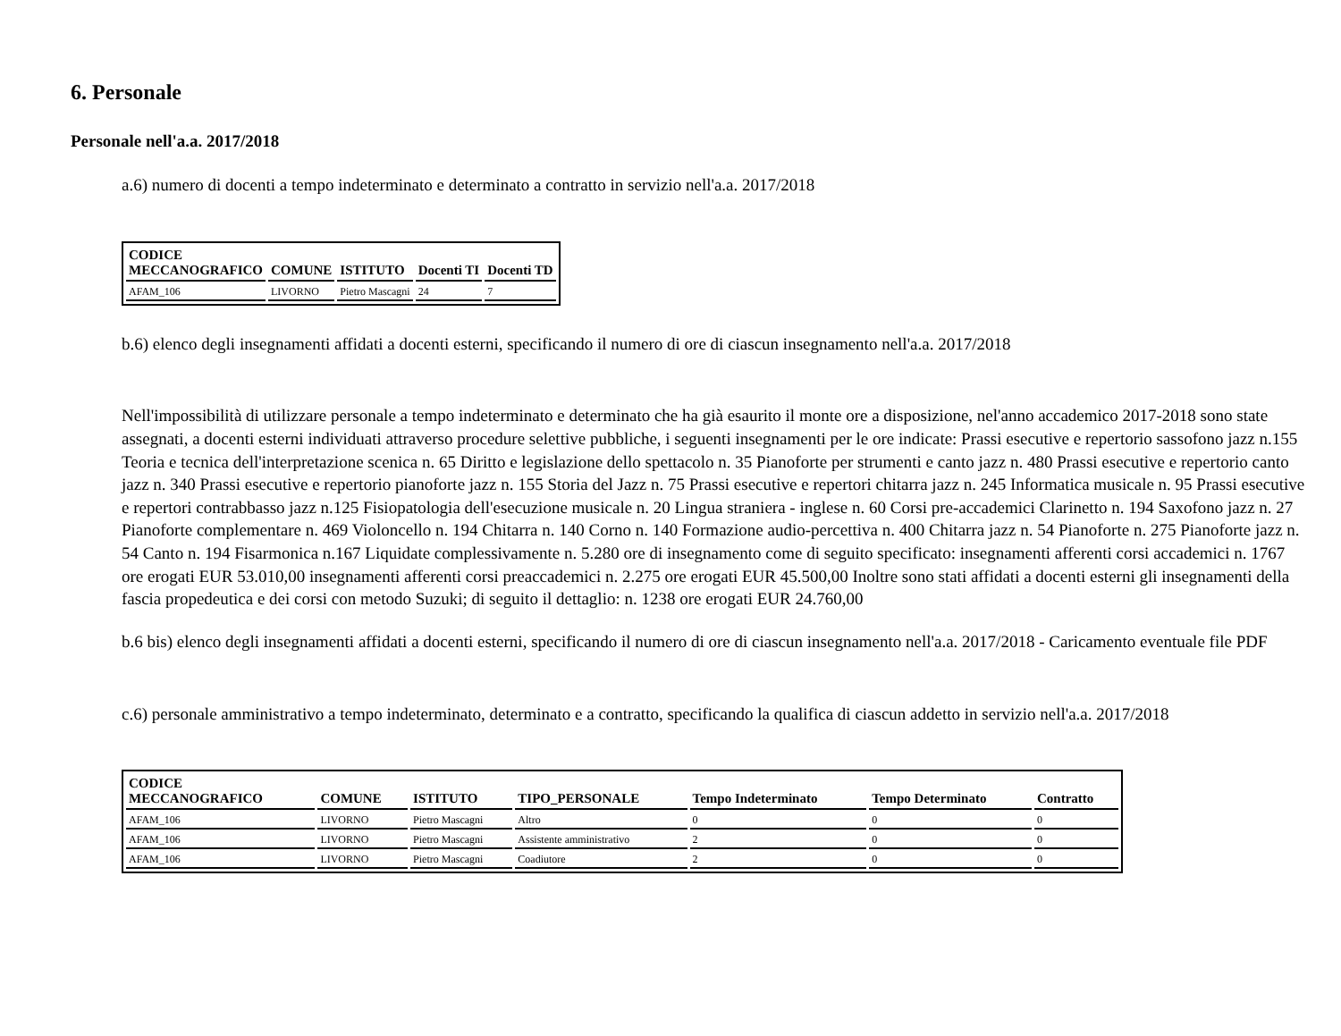6. Personale
Personale nell'a.a. 2017/2018
a.6) numero di docenti a tempo indeterminato e determinato a contratto in servizio nell'a.a. 2017/2018
| CODICE MECCANOGRAFICO | COMUNE | ISTITUTO | Docenti TI | Docenti TD |
| --- | --- | --- | --- | --- |
| AFAM_106 | LIVORNO | Pietro Mascagni | 24 | 7 |
b.6) elenco degli insegnamenti affidati a docenti esterni, specificando il numero di ore di ciascun insegnamento nell'a.a. 2017/2018
Nell'impossibilità di utilizzare personale a tempo indeterminato e determinato che ha già esaurito il monte ore a disposizione, nel'anno accademico 2017-2018 sono state assegnati, a docenti esterni individuati attraverso procedure selettive pubbliche, i seguenti insegnamenti per le ore indicate: Prassi esecutive e repertorio sassofono jazz n.155 Teoria e tecnica dell'interpretazione scenica n. 65 Diritto e legislazione dello spettacolo n. 35 Pianoforte per strumenti e canto jazz n. 480 Prassi esecutive e repertorio canto jazz n. 340 Prassi esecutive e repertorio pianoforte jazz n. 155 Storia del Jazz n. 75 Prassi esecutive e repertori chitarra jazz n. 245 Informatica musicale n. 95 Prassi esecutive e repertori contrabbasso jazz n.125 Fisiopatologia dell'esecuzione musicale n. 20 Lingua straniera - inglese n. 60 Corsi pre-accademici Clarinetto n. 194 Saxofono jazz n. 27 Pianoforte complementare n. 469 Violoncello n. 194 Chitarra n. 140 Corno n. 140 Formazione audio-percettiva n. 400 Chitarra jazz n. 54 Pianoforte n. 275 Pianoforte jazz n. 54 Canto n. 194 Fisarmonica n.167 Liquidate complessivamente n. 5.280 ore di insegnamento come di seguito specificato: insegnamenti afferenti corsi accademici n. 1767 ore erogati EUR 53.010,00 insegnamenti afferenti corsi preaccademici n. 2.275 ore erogati EUR 45.500,00 Inoltre sono stati affidati a docenti esterni gli insegnamenti della fascia propedeutica e dei corsi con metodo Suzuki; di seguito il dettaglio: n. 1238 ore erogati EUR 24.760,00
b.6 bis) elenco degli insegnamenti affidati a docenti esterni, specificando il numero di ore di ciascun insegnamento nell'a.a. 2017/2018 - Caricamento eventuale file PDF
c.6) personale amministrativo a tempo indeterminato, determinato e a contratto, specificando la qualifica di ciascun addetto in servizio nell'a.a. 2017/2018
| CODICE MECCANOGRAFICO | COMUNE | ISTITUTO | TIPO_PERSONALE | Tempo Indeterminato | Tempo Determinato | Contratto |
| --- | --- | --- | --- | --- | --- | --- |
| AFAM_106 | LIVORNO | Pietro Mascagni | Altro | 0 | 0 | 0 |
| AFAM_106 | LIVORNO | Pietro Mascagni | Assistente amministrativo | 2 | 0 | 0 |
| AFAM_106 | LIVORNO | Pietro Mascagni | Coadiutore | 2 | 0 | 0 |